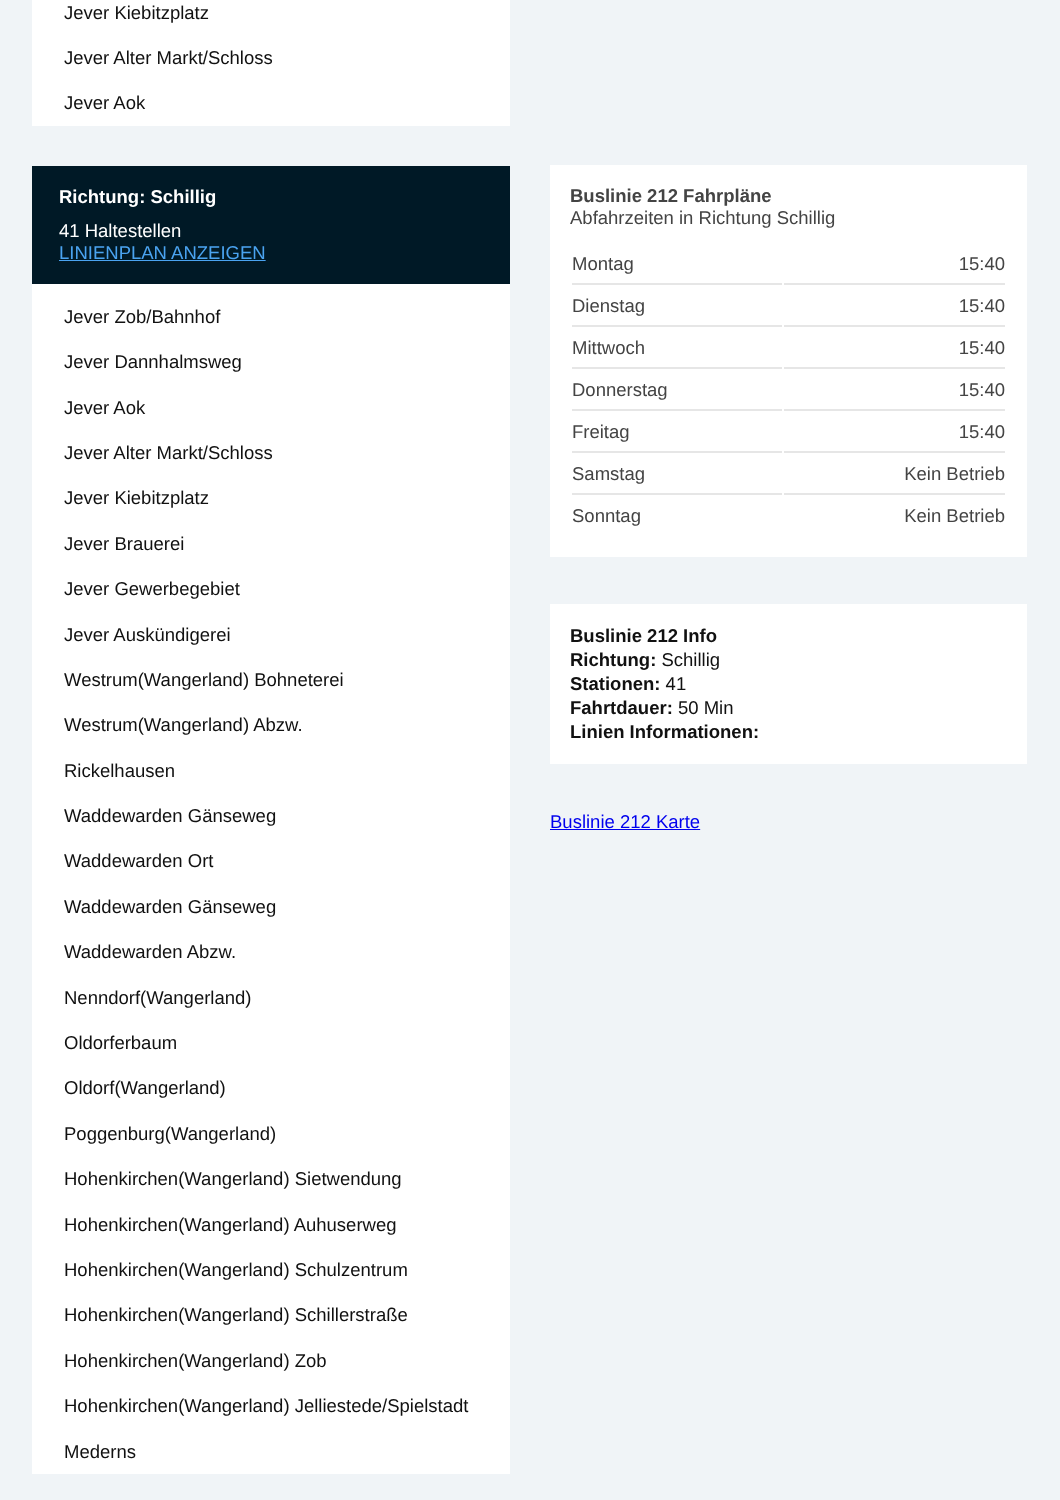Jever Kiebitzplatz
Jever Alter Markt/Schloss
Jever Aok
Richtung: Schillig
41 Haltestellen
LINIENPLAN ANZEIGEN
Jever Zob/Bahnhof
Jever Dannhalmsweg
Jever Aok
Jever Alter Markt/Schloss
Jever Kiebitzplatz
Jever Brauerei
Jever Gewerbegebiet
Jever Auskündigerei
Westrum(Wangerland) Bohneterei
Westrum(Wangerland) Abzw.
Rickelhausen
Waddewarden Gänseweg
Waddewarden Ort
Waddewarden Gänseweg
Waddewarden Abzw.
Nenndorf(Wangerland)
Oldorferbaum
Oldorf(Wangerland)
Poggenburg(Wangerland)
Hohenkirchen(Wangerland) Sietwendung
Hohenkirchen(Wangerland) Auhuserweg
Hohenkirchen(Wangerland) Schulzentrum
Hohenkirchen(Wangerland) Schillerstraße
Hohenkirchen(Wangerland) Zob
Hohenkirchen(Wangerland) Jelliestede/Spielstadt
Mederns
Buslinie 212 Fahrpläne
Abfahrzeiten in Richtung Schillig
| Montag | 15:40 |
| Dienstag | 15:40 |
| Mittwoch | 15:40 |
| Donnerstag | 15:40 |
| Freitag | 15:40 |
| Samstag | Kein Betrieb |
| Sonntag | Kein Betrieb |
Buslinie 212 Info
Richtung: Schillig
Stationen: 41
Fahrtdauer: 50 Min
Linien Informationen:
Buslinie 212 Karte